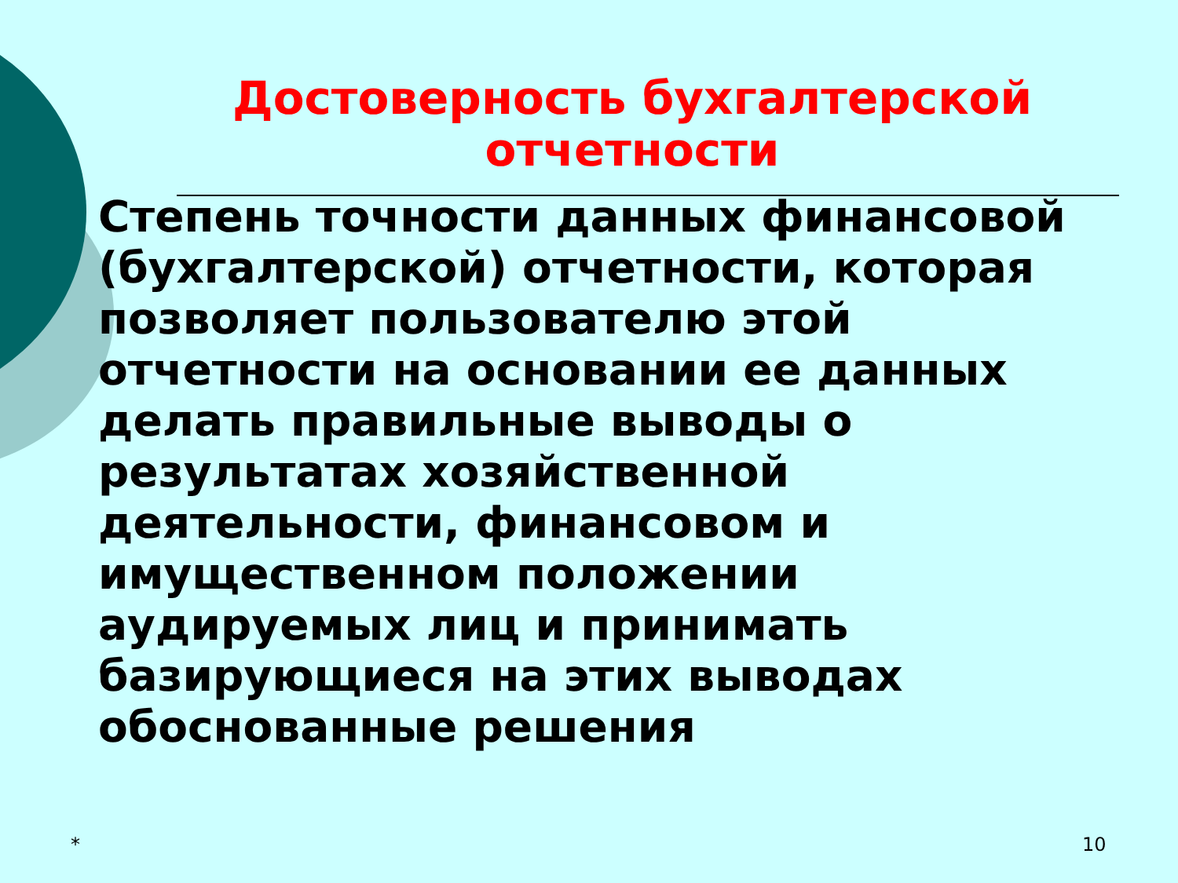Достоверность бухгалтерской отчетности
Степень точности данных финансовой (бухгалтерской) отчетности, которая позволяет пользователю этой отчетности на основании ее данных делать правильные выводы о результатах хозяйственной деятельности, финансовом и имущественном положении аудируемых лиц и принимать базирующиеся на этих выводах обоснованные решения
* 10